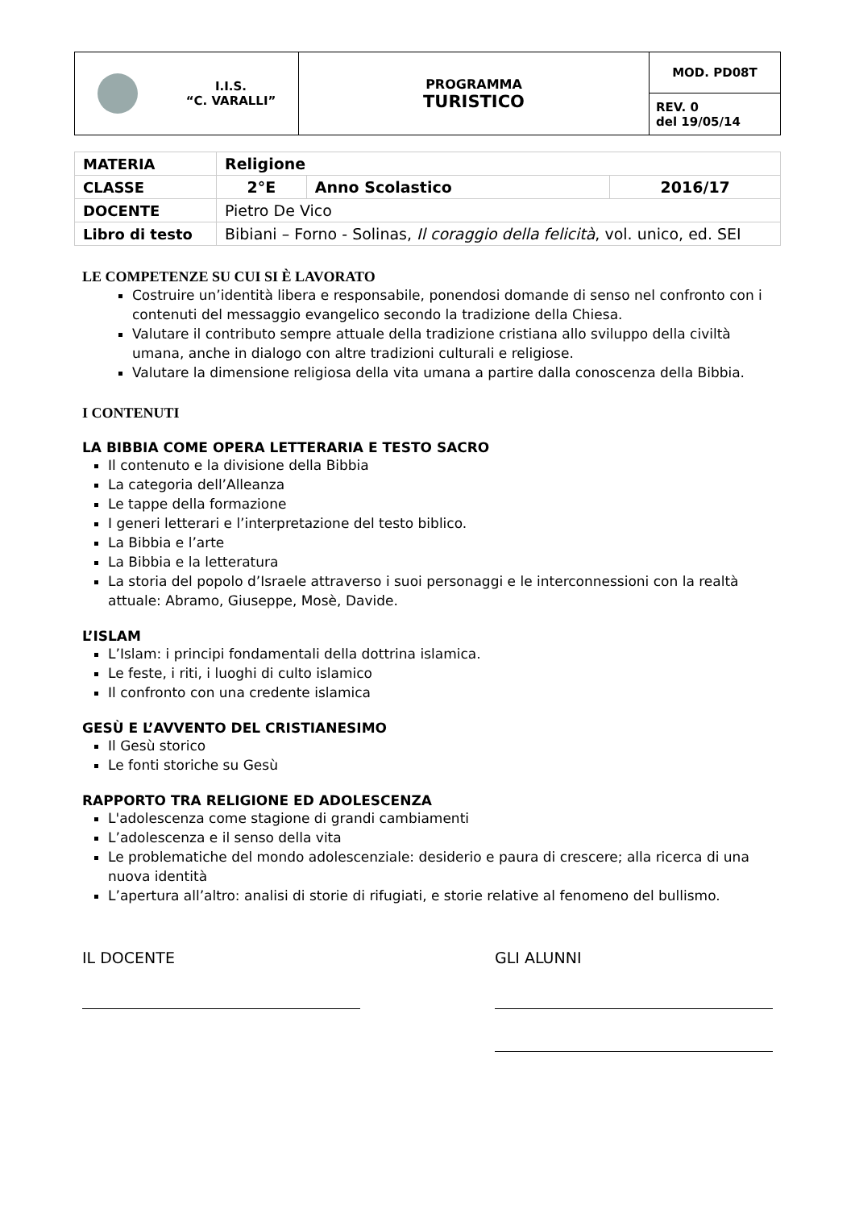| I.I.S. “C. VARALLI” | PROGRAMMA TURISTICO | MOD. PD08T |
| | | REV. 0 del 19/05/14 |
| MATERIA | Religione | | |
| CLASSE | 2°E | Anno Scolastico | 2016/17 |
| DOCENTE | Pietro De Vico | | |
| Libro di testo | Bibiani – Forno - Solinas, Il coraggio della felicità , vol. unico, ed. SEI | | |
LE COMPETENZE SU CUI SI È LAVORATO
Costruire un’identità libera e responsabile, ponendosi domande di senso nel confronto con i contenuti del messaggio evangelico secondo la tradizione della Chiesa.
Valutare il contributo sempre attuale della tradizione cristiana allo sviluppo della civiltà umana, anche in dialogo con altre tradizioni culturali e religiose.
Valutare la dimensione religiosa della vita umana a partire dalla conoscenza della Bibbia.
I CONTENUTI
LA BIBBIA COME OPERA LETTERARIA E TESTO SACRO
Il contenuto e la divisione della Bibbia
La categoria dell’Alleanza
Le tappe della formazione
I generi letterari e l’interpretazione del testo biblico.
La Bibbia e l’arte
La Bibbia e la letteratura
La storia del popolo d’Israele attraverso i suoi personaggi e le interconnessioni con la realtà attuale: Abramo, Giuseppe, Mosè, Davide.
L’ISLAM
L’Islam: i principi fondamentali della dottrina islamica.
Le feste, i riti, i luoghi di culto islamico
Il confronto con una credente islamica
GESÙ E L’AVVENTO DEL CRISTIANESIMO
Il Gesù storico
Le fonti storiche su Gesù
RAPPORTO TRA RELIGIONE ED ADOLESCENZA
L'adolescenza come stagione di grandi cambiamenti
L’adolescenza e il senso della vita
Le problematiche del mondo adolescenziale: desiderio e paura di crescere; alla ricerca di una nuova identità
L’apertura all’altro: analisi di storie di rifugiati, e storie relative al fenomeno del bullismo.
IL DOCENTE GLI ALUNNI